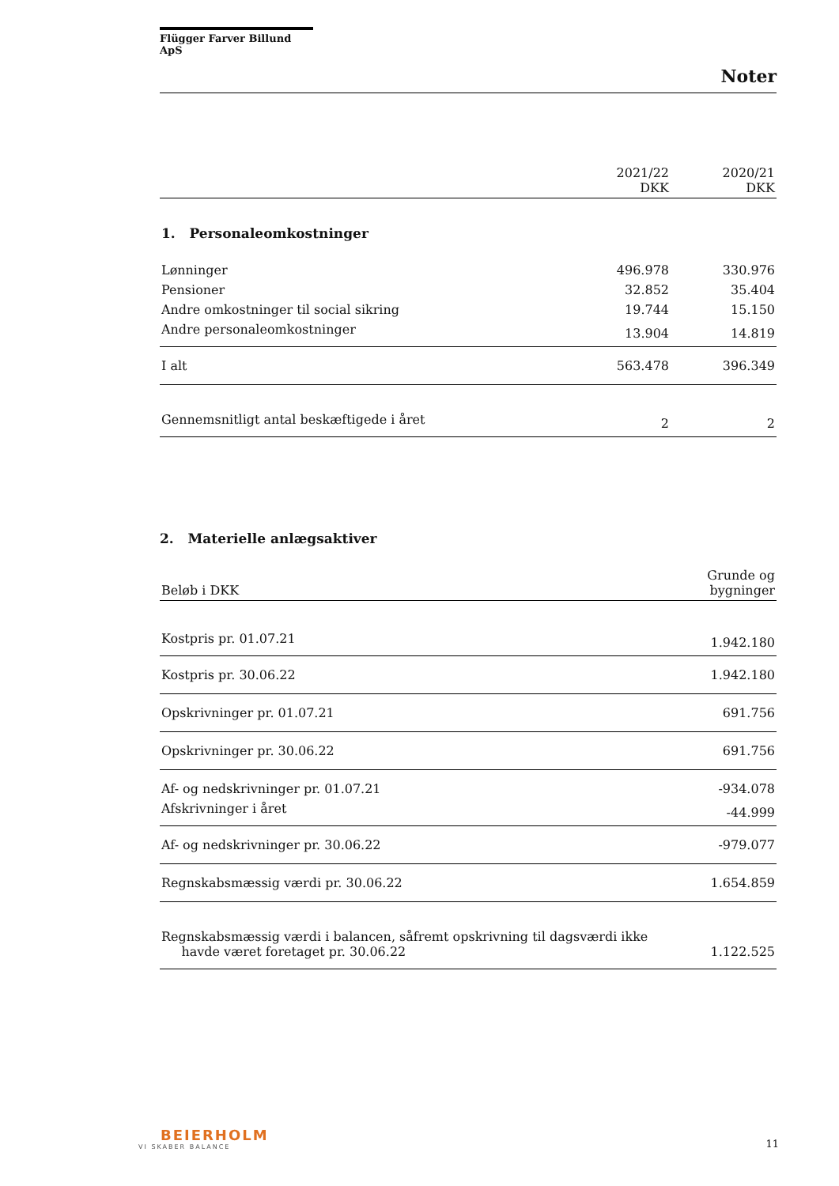Flügger Farver Billund ApS
Noter
| | 2021/22 DKK | 2020/21 DKK |
| --- | --- | --- |
| 1. Personaleomkostninger | | |
| Lønninger | 496.978 | 330.976 |
| Pensioner | 32.852 | 35.404 |
| Andre omkostninger til social sikring | 19.744 | 15.150 |
| Andre personaleomkostninger | 13.904 | 14.819 |
| I alt | 563.478 | 396.349 |
| Gennemsnitligt antal beskæftigede i året | 2 | 2 |
2. Materielle anlægsaktiver
| Beløb i DKK | Grunde og bygninger |
| --- | --- |
| Kostpris pr. 01.07.21 | 1.942.180 |
| Kostpris pr. 30.06.22 | 1.942.180 |
| Opskrivninger pr. 01.07.21 | 691.756 |
| Opskrivninger pr. 30.06.22 | 691.756 |
| Af- og nedskrivninger pr. 01.07.21 | -934.078 |
| Afskrivninger i året | -44.999 |
| Af- og nedskrivninger pr. 30.06.22 | -979.077 |
| Regnskabsmæssig værdi pr. 30.06.22 | 1.654.859 |
| Regnskabsmæssig værdi i balancen, såfremt opskrivning til dagsværdi ikke havde været foretaget pr. 30.06.22 | 1.122.525 |
BEIERHOLM
VI SKABER BALANCE
11